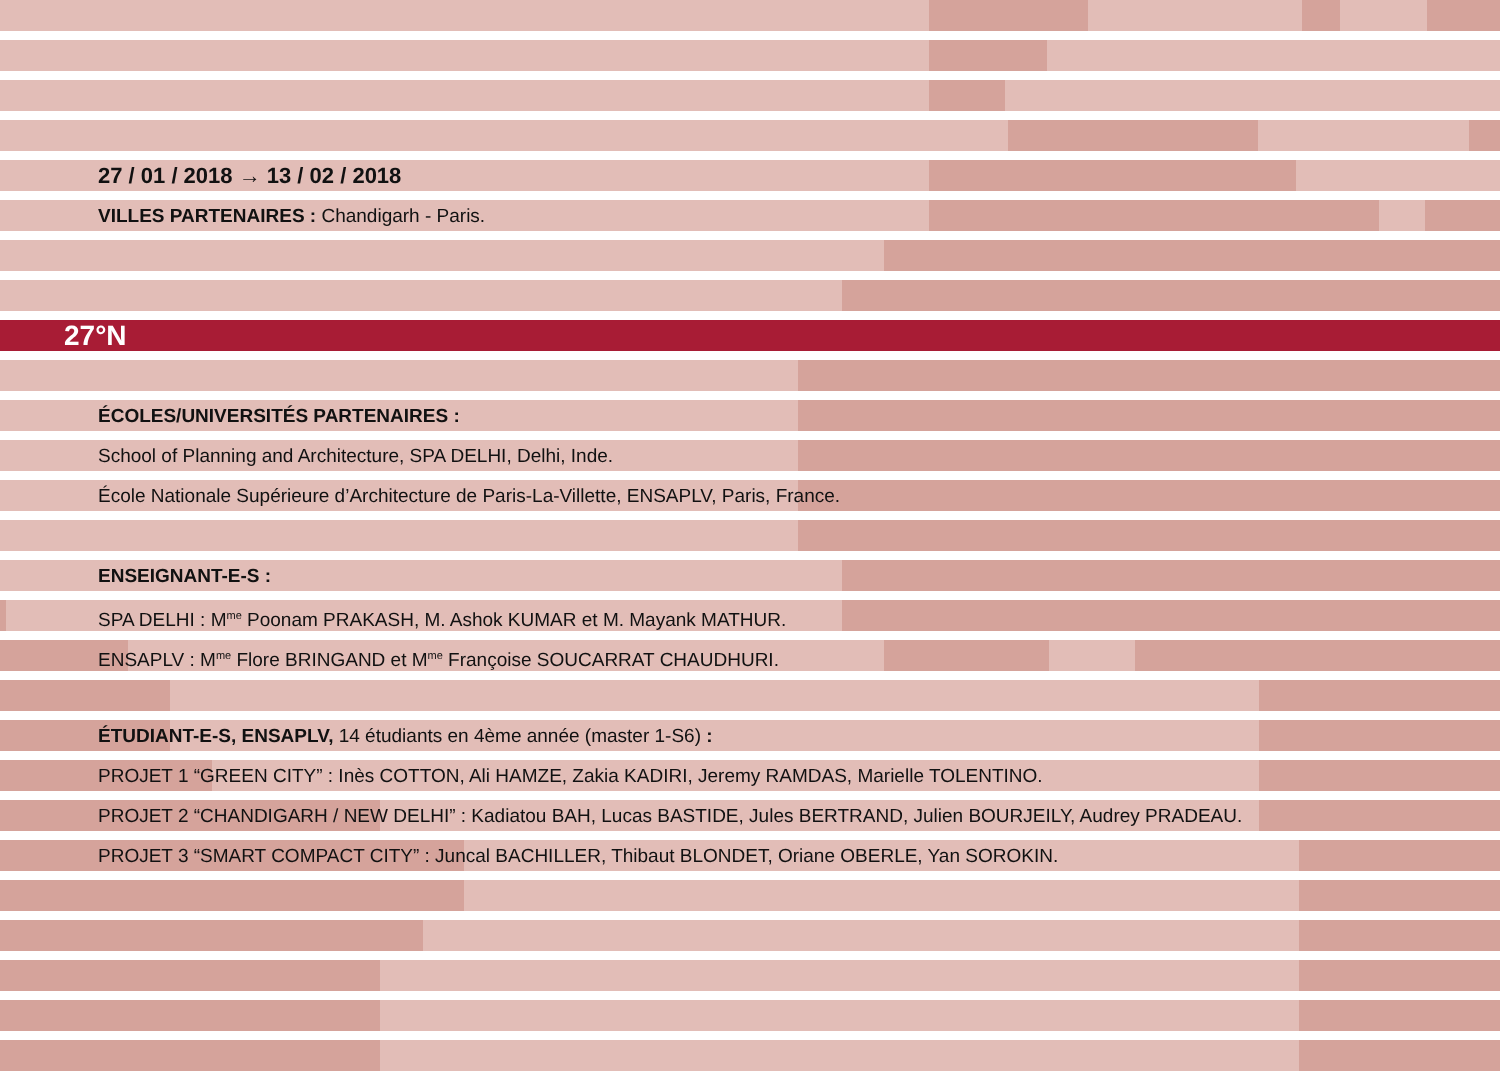27 / 01 / 2018 → 13 / 02 / 2018
VILLES PARTENAIRES : Chandigarh - Paris.
27°N
ÉCOLES/UNIVERSITÉS PARTENAIRES :
School of Planning and Architecture, SPA DELHI, Delhi, Inde.
École Nationale Supérieure d’Architecture de Paris-La-Villette, ENSAPLV, Paris, France.
ENSEIGNANT-E-S :
SPA DELHI : M<sup>me</sup> Poonam PRAKASH, M. Ashok KUMAR et M. Mayank MATHUR.
ENSAPLV : M<sup>me</sup> Flore BRINGAND et M<sup>me</sup> Françoise SOUCARRAT CHAUDHURI.
ÉTUDIANT-E-S, ENSAPLV, 14 étudiants en 4ème année (master 1-S6) :
PROJET 1 “GREEN CITY” : Inès COTTON, Ali HAMZE, Zakia KADIRI, Jeremy RAMDAS, Marielle TOLENTINO.
PROJET 2 “CHANDIGARH / NEW DELHI” : Kadiatou BAH, Lucas BASTIDE, Jules BERTRAND, Julien BOURJEILY, Audrey PRADEAU.
PROJET 3 “SMART COMPACT CITY” : Juncal BACHILLER, Thibaut BLONDET, Oriane OBERLE, Yan SOROKIN.